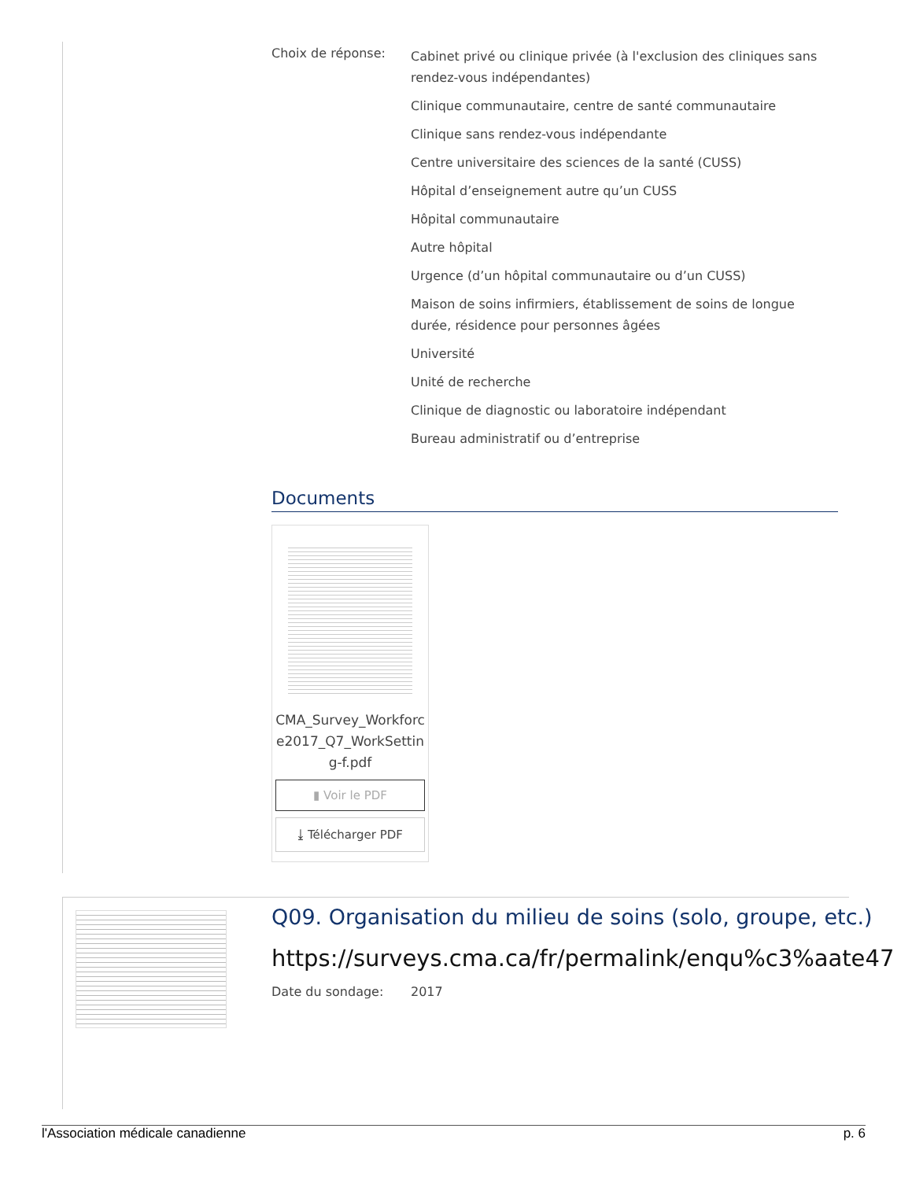Choix de réponse:
Cabinet privé ou clinique privée (à l'exclusion des cliniques sans rendez-vous indépendantes)
Clinique communautaire, centre de santé communautaire
Clinique sans rendez-vous indépendante
Centre universitaire des sciences de la santé (CUSS)
Hôpital d’enseignement autre qu’un CUSS
Hôpital communautaire
Autre hôpital
Urgence (d’un hôpital communautaire ou d’un CUSS)
Maison de soins infirmiers, établissement de soins de longue durée, résidence pour personnes âgées
Université
Unité de recherche
Clinique de diagnostic ou laboratoire indépendant
Bureau administratif ou d’entreprise
Documents
CMA_Survey_Workforce2017_Q7_WorkSetting-f.pdf
▮ Voir le PDF
⤓ Télécharger PDF
Q09. Organisation du milieu de soins (solo, groupe, etc.)
https://surveys.cma.ca/fr/permalink/enqu%c3%aate47
Date du sondage: 2017
l'Association médicale canadienne p. 6